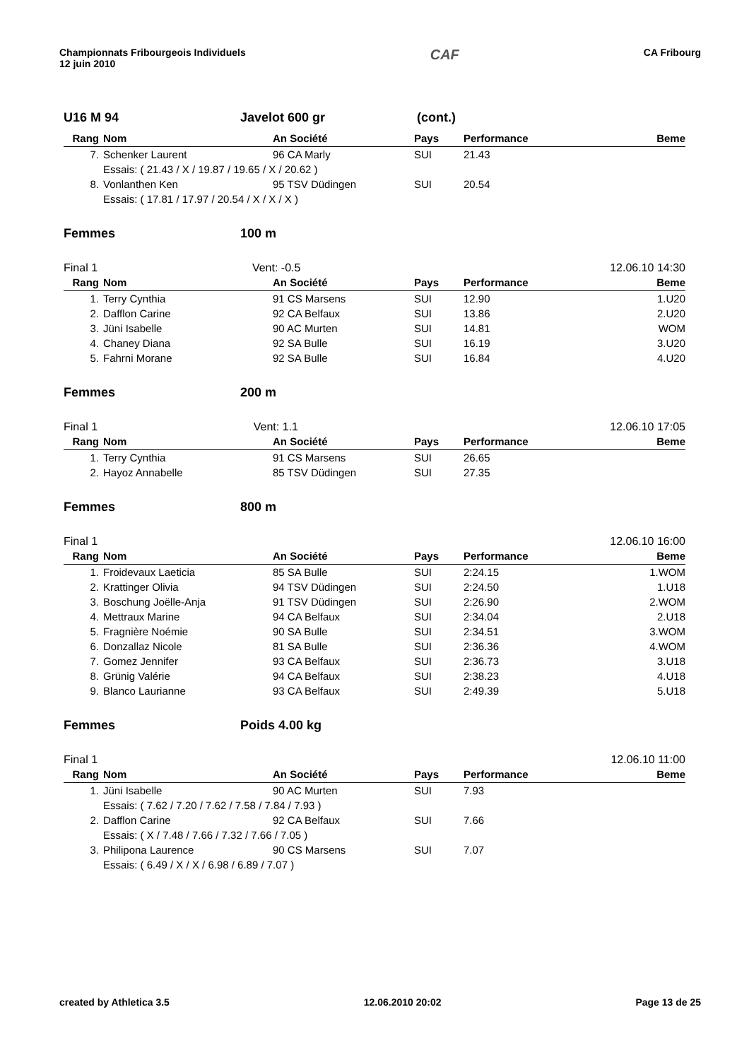Championnats Fribourgeois Individuels
12 juin 2010
CAF
CA Fribourg
U16 M 94 Javelot 600 gr (cont.)
| Rang | Nom | An Société | Pays | Performance | Beme |
| --- | --- | --- | --- | --- | --- |
| 7. | Schenker Laurent | 96 CA Marly | SUI | 21.43 | |
| | Essais: ( 21.43 / X / 19.87 / 19.65 / X / 20.62 ) | | | | |
| 8. | Vonlanthen Ken | 95 TSV Düdingen | SUI | 20.54 | |
| | Essais: ( 17.81 / 17.97 / 20.54 / X / X / X ) | | | | |
Femmes 100 m
Final 1 Vent: -0.5 12.06.10 14:30
| Rang | Nom | An Société | Pays | Performance | Beme |
| --- | --- | --- | --- | --- | --- |
| 1. | Terry Cynthia | 91 CS Marsens | SUI | 12.90 | 1.U20 |
| 2. | Dafflon Carine | 92 CA Belfaux | SUI | 13.86 | 2.U20 |
| 3. | Jüni Isabelle | 90 AC Murten | SUI | 14.81 | WOM |
| 4. | Chaney Diana | 92 SA Bulle | SUI | 16.19 | 3.U20 |
| 5. | Fahrni Morane | 92 SA Bulle | SUI | 16.84 | 4.U20 |
Femmes 200 m
Final 1 Vent: 1.1 12.06.10 17:05
| Rang | Nom | An Société | Pays | Performance | Beme |
| --- | --- | --- | --- | --- | --- |
| 1. | Terry Cynthia | 91 CS Marsens | SUI | 26.65 | |
| 2. | Hayoz Annabelle | 85 TSV Düdingen | SUI | 27.35 | |
Femmes 800 m
Final 1 12.06.10 16:00
| Rang | Nom | An Société | Pays | Performance | Beme |
| --- | --- | --- | --- | --- | --- |
| 1. | Froidevaux Laeticia | 85 SA Bulle | SUI | 2:24.15 | 1.WOM |
| 2. | Krattinger Olivia | 94 TSV Düdingen | SUI | 2:24.50 | 1.U18 |
| 3. | Boschung Joëlle-Anja | 91 TSV Düdingen | SUI | 2:26.90 | 2.WOM |
| 4. | Mettraux Marine | 94 CA Belfaux | SUI | 2:34.04 | 2.U18 |
| 5. | Fragnière Noémie | 90 SA Bulle | SUI | 2:34.51 | 3.WOM |
| 6. | Donzallaz Nicole | 81 SA Bulle | SUI | 2:36.36 | 4.WOM |
| 7. | Gomez Jennifer | 93 CA Belfaux | SUI | 2:36.73 | 3.U18 |
| 8. | Grünig Valérie | 94 CA Belfaux | SUI | 2:38.23 | 4.U18 |
| 9. | Blanco Laurianne | 93 CA Belfaux | SUI | 2:49.39 | 5.U18 |
Femmes Poids 4.00 kg
Final 1 12.06.10 11:00
| Rang | Nom | An Société | Pays | Performance | Beme |
| --- | --- | --- | --- | --- | --- |
| 1. | Jüni Isabelle | 90 AC Murten | SUI | 7.93 | |
| | Essais: ( 7.62 / 7.20 / 7.62 / 7.58 / 7.84 / 7.93 ) | | | | |
| 2. | Dafflon Carine | 92 CA Belfaux | SUI | 7.66 | |
| | Essais: ( X / 7.48 / 7.66 / 7.32 / 7.66 / 7.05 ) | | | | |
| 3. | Philipona Laurence | 90 CS Marsens | SUI | 7.07 | |
| | Essais: ( 6.49 / X / X / 6.98 / 6.89 / 7.07 ) | | | | |
created by Athletica 3.5 12.06.2010 20:02 Page 13 de 25